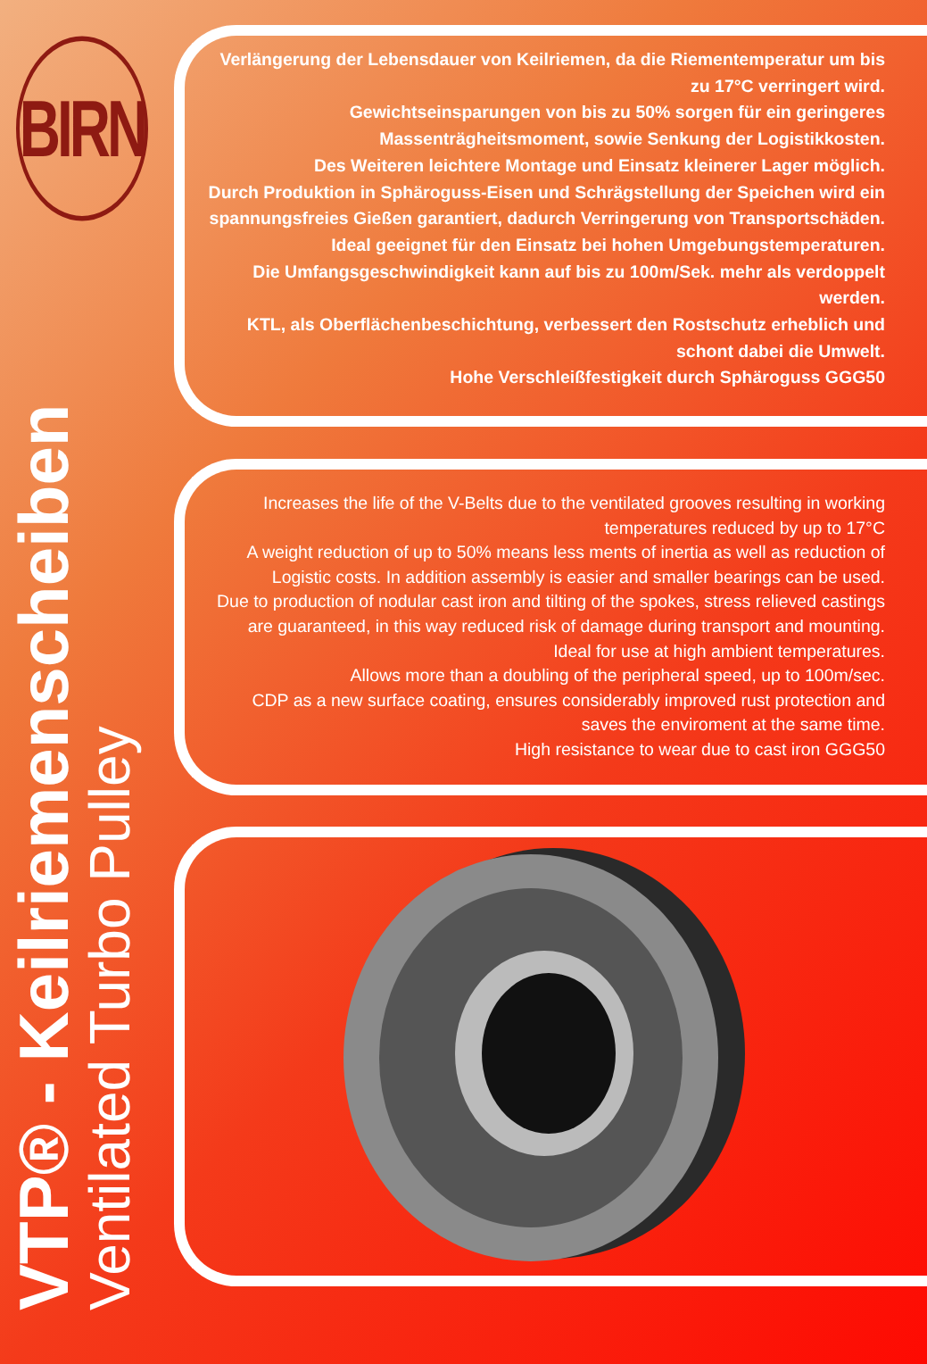BIRN
Verlängerung der Lebensdauer von Keilriemen, da die Riementemperatur um bis zu 17°C verringert wird.
Gewichtseinsparungen von bis zu 50% sorgen für ein geringeres Massenträgheitsmoment, sowie Senkung der Logistikkosten.
Des Weiteren leichtere Montage und Einsatz kleinerer Lager möglich.
Durch Produktion in Sphäroguss-Eisen und Schrägstellung der Speichen wird ein spannungsfreies Gießen garantiert, dadurch Verringerung von Transportschäden.
Ideal geeignet für den Einsatz bei hohen Umgebungstemperaturen.
Die Umfangsgeschwindigkeit kann auf bis zu 100m/Sek. mehr als verdoppelt werden.
KTL, als Oberflächenbeschichtung, verbessert den Rostschutz erheblich und schont dabei die Umwelt.
Hohe Verschleißfestigkeit durch Sphäroguss GGG50
Increases the life of the V-Belts due to the ventilated grooves resulting in working temperatures reduced by up to 17°C
A weight reduction of up to 50% means less ments of inertia as well as reduction of Logistic costs. In addition assembly is easier and smaller bearings can be used.
Due to production of nodular cast iron and tilting of the spokes, stress relieved castings are guaranteed, in this way reduced risk of damage during transport and mounting.
Ideal for use at high ambient temperatures.
Allows more than a doubling of the peripheral speed, up to 100m/sec.
CDP as a new surface coating, ensures considerably improved rust protection and saves the enviroment at the same time.
High resistance to wear due to cast iron GGG50
VTP® - Keilriemenscheiben
Ventilated Turbo Pulley